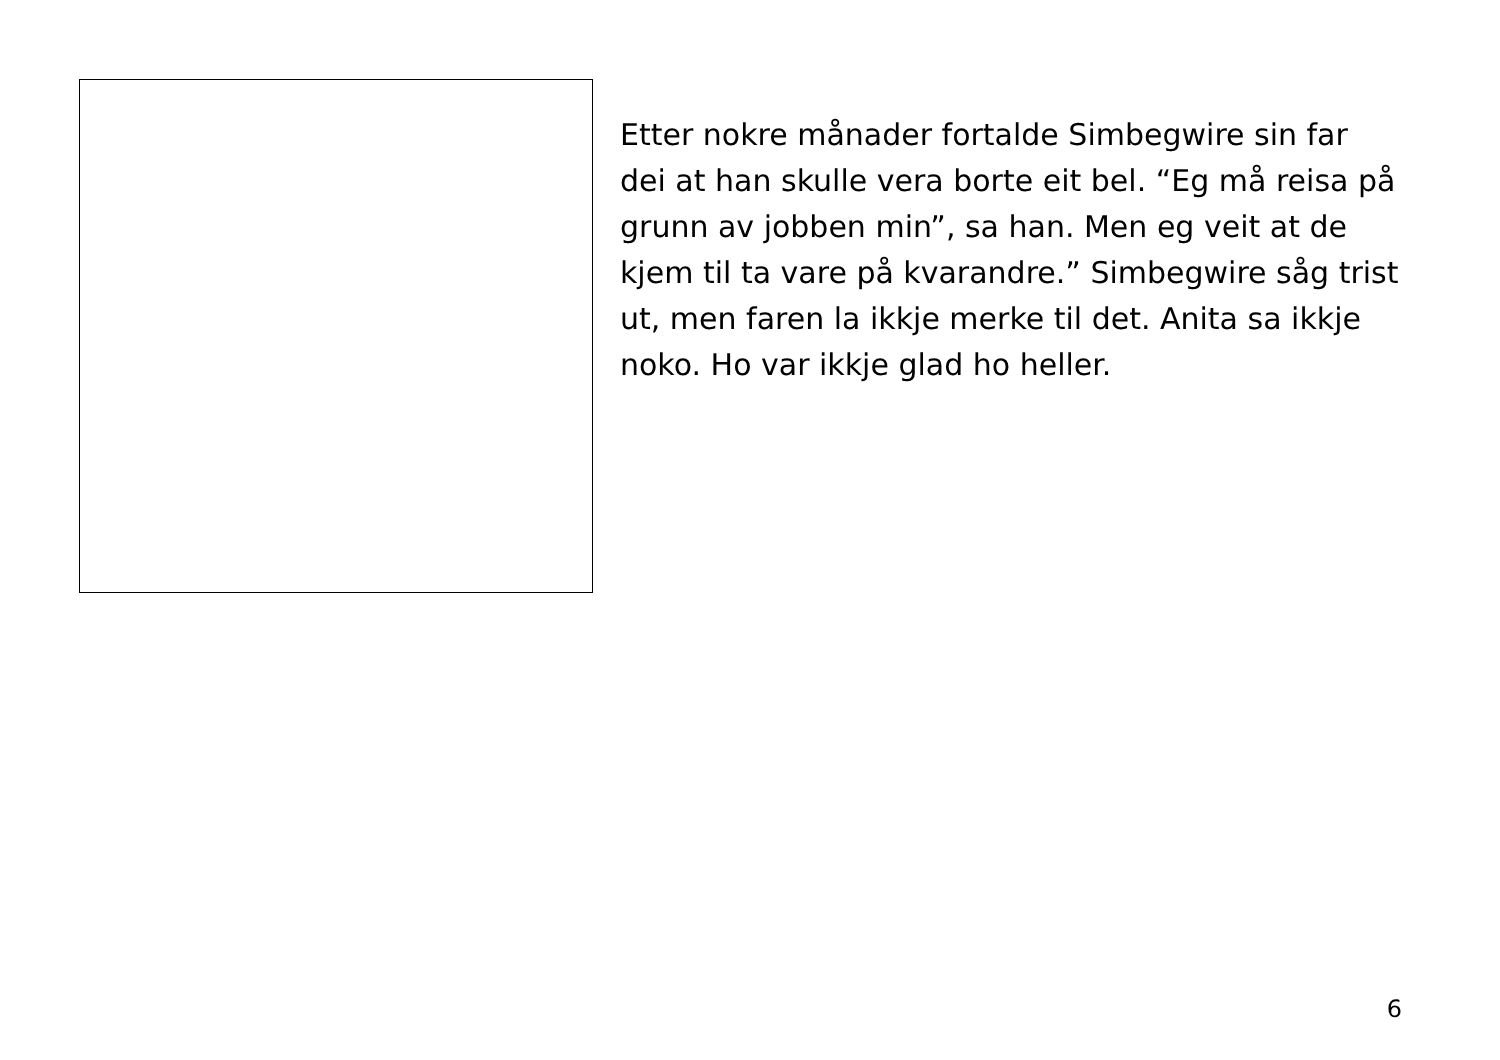Etter nokre månader fortalde Simbegwire sin far dei at han skulle vera borte eit bel. “Eg må reisa på grunn av jobben min”, sa han. Men eg veit at de kjem til ta vare på kvarandre.” Simbegwire såg trist ut, men faren la ikkje merke til det. Anita sa ikkje noko. Ho var ikkje glad ho heller.
6